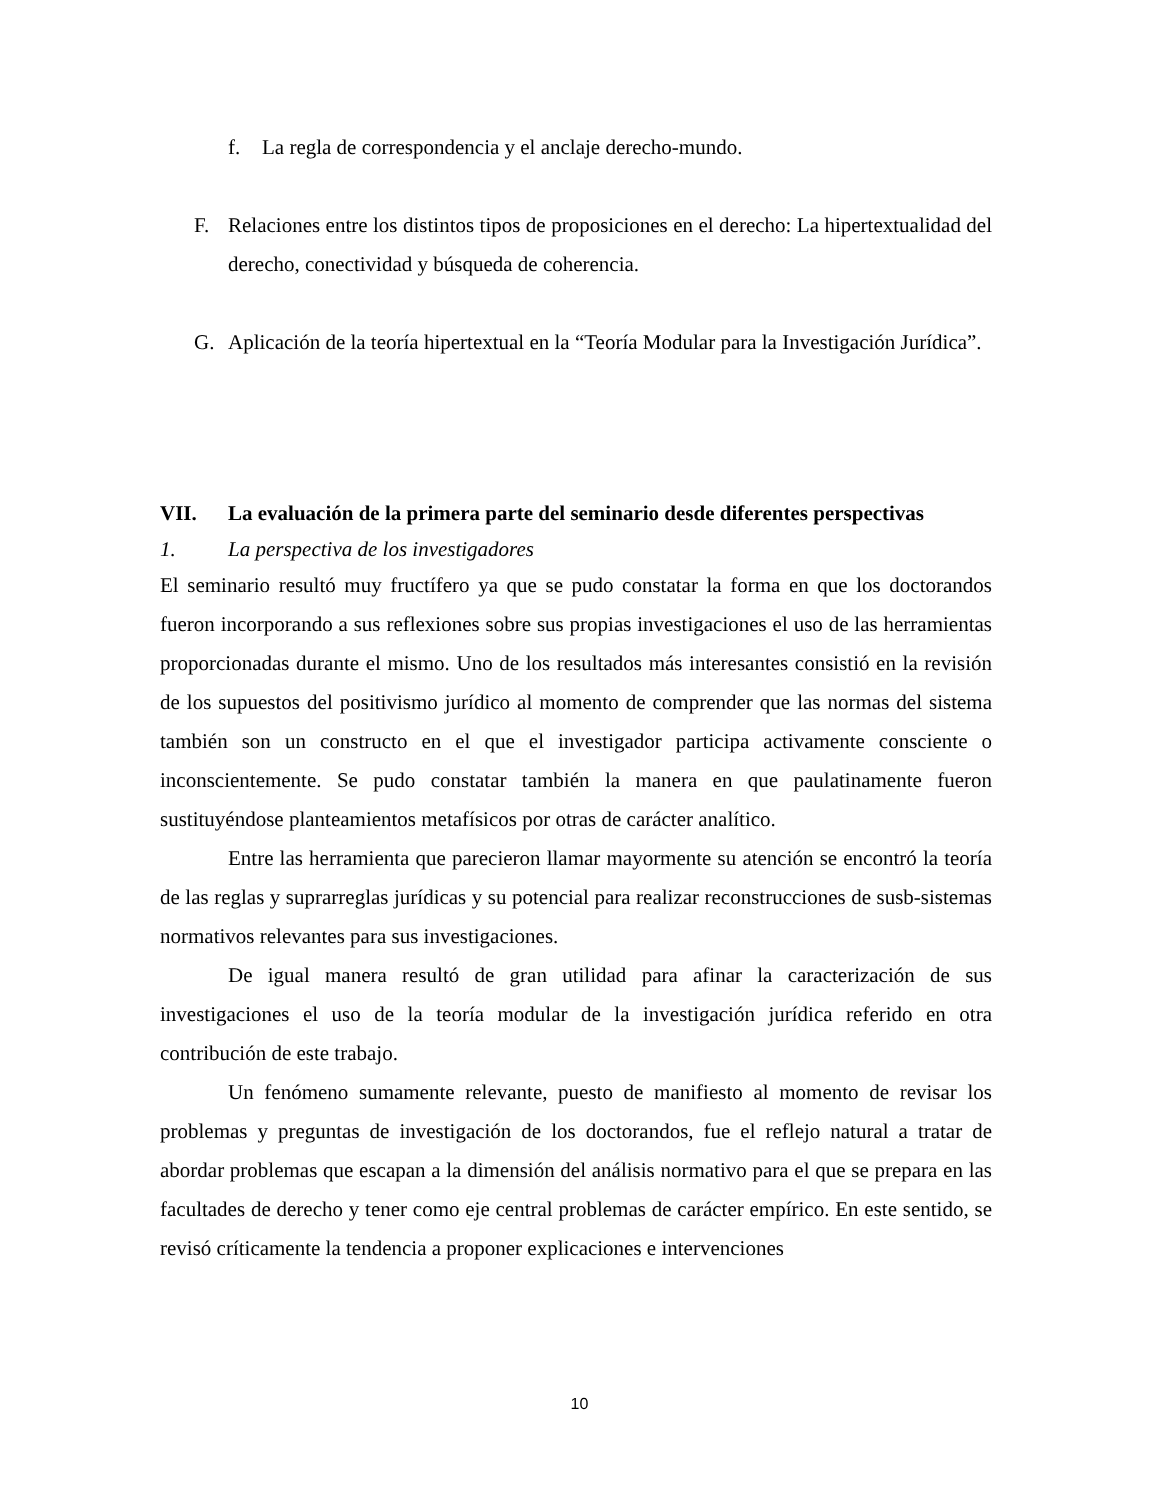f. La regla de correspondencia y el anclaje derecho-mundo.
F.
Relaciones entre los distintos tipos de proposiciones en el derecho: La hipertextualidad del derecho, conectividad y búsqueda de coherencia.
G.
Aplicación de la teoría hipertextual en la “Teoría Modular para la Investigación Jurídica”.
VII. La evaluación de la primera parte del seminario desde diferentes perspectivas
1. La perspectiva de los investigadores
El seminario resultó muy fructífero ya que se pudo constatar la forma en que los doctorandos fueron incorporando a sus reflexiones sobre sus propias investigaciones el uso de las herramientas proporcionadas durante el mismo. Uno de los resultados más interesantes consistió en la revisión de los supuestos del positivismo jurídico al momento de comprender que las normas del sistema también son un constructo en el que el investigador participa activamente consciente o inconscientemente. Se pudo constatar también la manera en que paulatinamente fueron sustituyéndose planteamientos metafísicos por otras de carácter analítico.
Entre las herramienta que parecieron llamar mayormente su atención se encontró la teoría de las reglas y suprarreglas jurídicas y su potencial para realizar reconstrucciones de susb-sistemas normativos relevantes para sus investigaciones.
De igual manera resultó de gran utilidad para afinar la caracterización de sus investigaciones el uso de la teoría modular de la investigación jurídica referido en otra contribución de este trabajo.
Un fenómeno sumamente relevante, puesto de manifiesto al momento de revisar los problemas y preguntas de investigación de los doctorandos, fue el reflejo natural a tratar de abordar problemas que escapan a la dimensión del análisis normativo para el que se prepara en las facultades de derecho y tener como eje central problemas de carácter empírico. En este sentido, se revisó críticamente la tendencia a proponer explicaciones e intervenciones
10